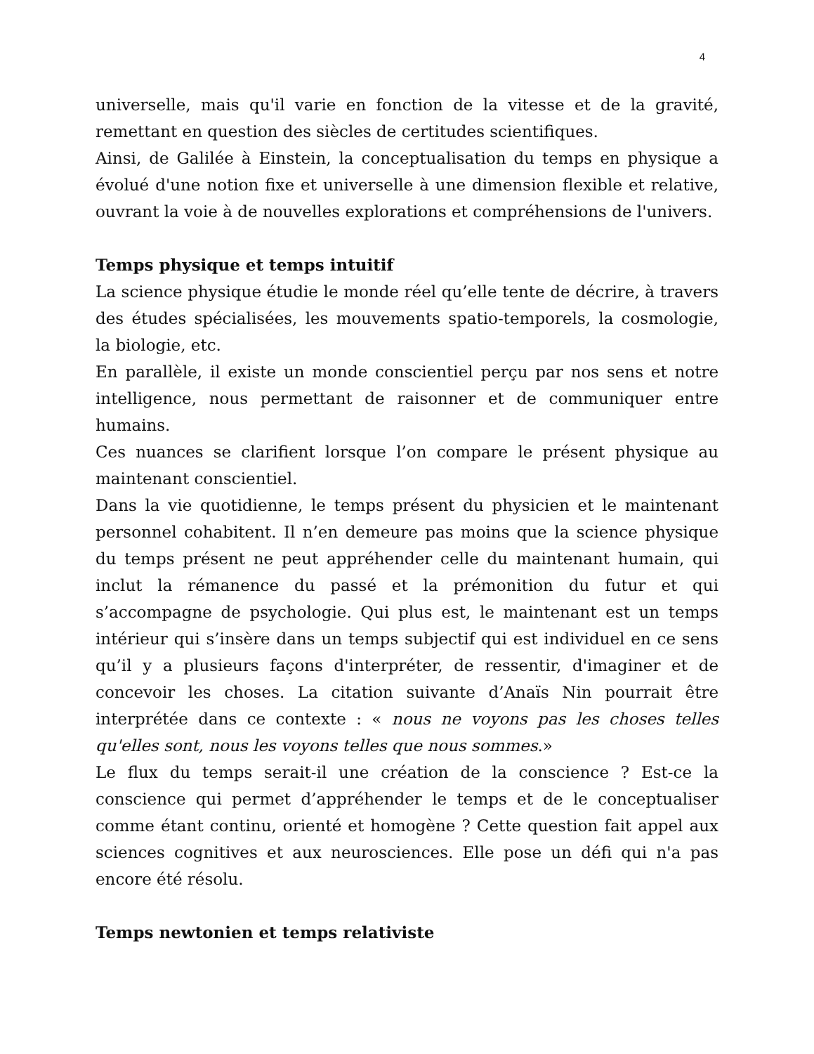4
universelle, mais qu'il varie en fonction de la vitesse et de la gravité, remettant en question des siècles de certitudes scientifiques.
Ainsi, de Galilée à Einstein, la conceptualisation du temps en physique a évolué d'une notion fixe et universelle à une dimension flexible et relative, ouvrant la voie à de nouvelles explorations et compréhensions de l'univers.
Temps physique et temps intuitif
La science physique étudie le monde réel qu’elle tente de décrire, à travers des études spécialisées, les mouvements spatio-temporels, la cosmologie, la biologie, etc.
En parallèle, il existe un monde conscientiel perçu par nos sens et notre intelligence, nous permettant de raisonner et de communiquer entre humains.
Ces nuances se clarifient lorsque l’on compare le présent physique au maintenant conscientiel.
Dans la vie quotidienne, le temps présent du physicien et le maintenant personnel cohabitent. Il n’en demeure pas moins que la science physique du temps présent ne peut appréhender celle du maintenant humain, qui inclut la rémanence du passé et la prémonition du futur et qui s’accompagne de psychologie. Qui plus est, le maintenant est un temps intérieur qui s’insère dans un temps subjectif qui est individuel en ce sens qu’il y a plusieurs façons d'interpréter, de ressentir, d'imaginer et de concevoir les choses. La citation suivante d’Anaïs Nin pourrait être interprétée dans ce contexte : « nous ne voyons pas les choses telles qu'elles sont, nous les voyons telles que nous sommes.»
Le flux du temps serait-il une création de la conscience ? Est-ce la conscience qui permet d’appréhender le temps et de le conceptualiser comme étant continu, orienté et homogène ? Cette question fait appel aux sciences cognitives et aux neurosciences. Elle pose un défi qui n'a pas encore été résolu.
Temps newtonien et temps relativiste